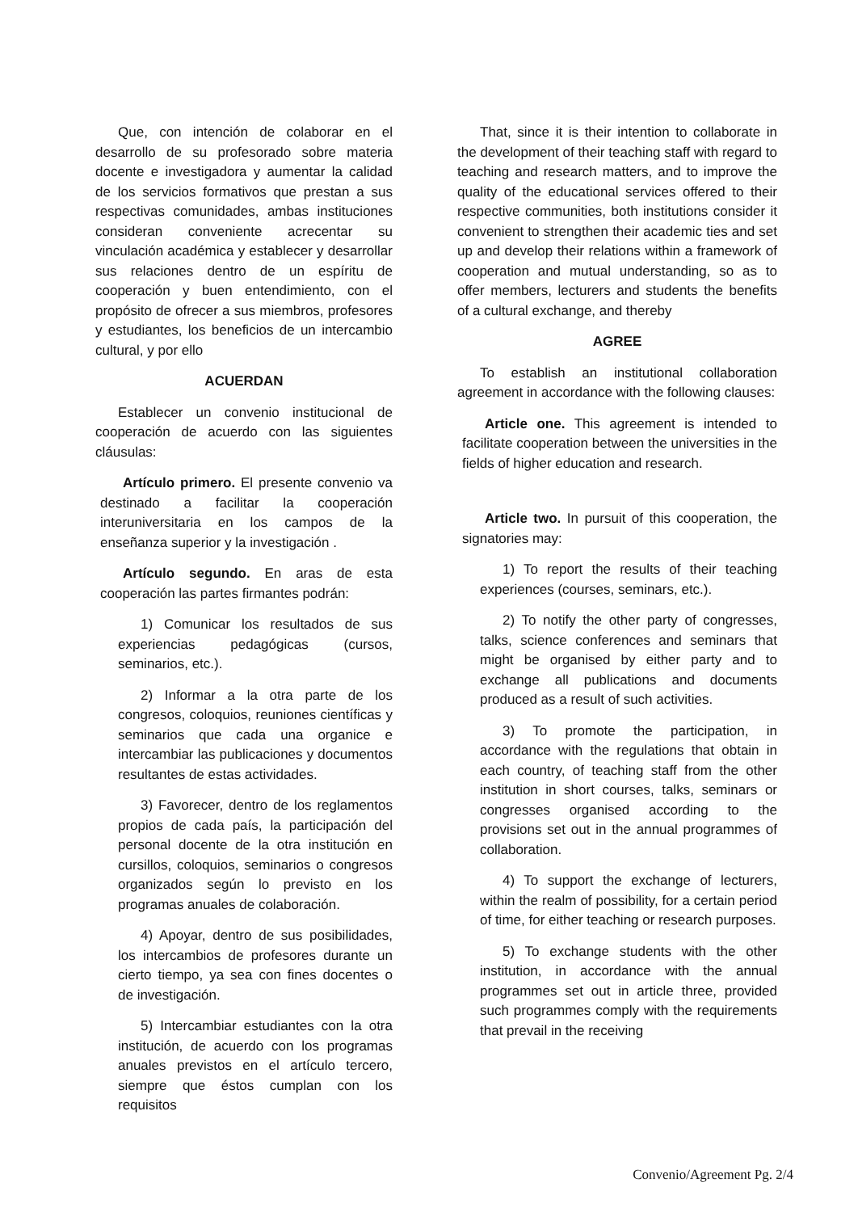Que, con intención de colaborar en el desarrollo de su profesorado sobre materia docente e investigadora y aumentar la calidad de los servicios formativos que prestan a sus respectivas comunidades, ambas instituciones consideran conveniente acrecentar su vinculación académica y establecer y desarrollar sus relaciones dentro de un espíritu de cooperación y buen entendimiento, con el propósito de ofrecer a sus miembros, profesores y estudiantes, los beneficios de un intercambio cultural, y por ello
ACUERDAN
Establecer un convenio institucional de cooperación de acuerdo con las siguientes cláusulas:
Artículo primero. El presente convenio va destinado a facilitar la cooperación interuniversitaria en los campos de la enseñanza superior y la investigación .
Artículo segundo. En aras de esta cooperación las partes firmantes podrán:
1) Comunicar los resultados de sus experiencias pedagógicas (cursos, seminarios, etc.).
2) Informar a la otra parte de los congresos, coloquios, reuniones científicas y seminarios que cada una organice e intercambiar las publicaciones y documentos resultantes de estas actividades.
3) Favorecer, dentro de los reglamentos propios de cada país, la participación del personal docente de la otra institución en cursillos, coloquios, seminarios o congresos organizados según lo previsto en los programas anuales de colaboración.
4) Apoyar, dentro de sus posibilidades, los intercambios de profesores durante un cierto tiempo, ya sea con fines docentes o de investigación.
5) Intercambiar estudiantes con la otra institución, de acuerdo con los programas anuales previstos en el artículo tercero, siempre que éstos cumplan con los requisitos
That, since it is their intention to collaborate in the development of their teaching staff with regard to teaching and research matters, and to improve the quality of the educational services offered to their respective communities, both institutions consider it convenient to strengthen their academic ties and set up and develop their relations within a framework of cooperation and mutual understanding, so as to offer members, lecturers and students the benefits of a cultural exchange, and thereby
AGREE
To establish an institutional collaboration agreement in accordance with the following clauses:
Article one. This agreement is intended to facilitate cooperation between the universities in the fields of higher education and research.
Article two. In pursuit of this cooperation, the signatories may:
1) To report the results of their teaching experiences (courses, seminars, etc.).
2) To notify the other party of congresses, talks, science conferences and seminars that might be organised by either party and to exchange all publications and documents produced as a result of such activities.
3) To promote the participation, in accordance with the regulations that obtain in each country, of teaching staff from the other institution in short courses, talks, seminars or congresses organised according to the provisions set out in the annual programmes of collaboration.
4) To support the exchange of lecturers, within the realm of possibility, for a certain period of time, for either teaching or research purposes.
5) To exchange students with the other institution, in accordance with the annual programmes set out in article three, provided such programmes comply with the requirements that prevail in the receiving
Convenio/Agreement Pg. 2/4